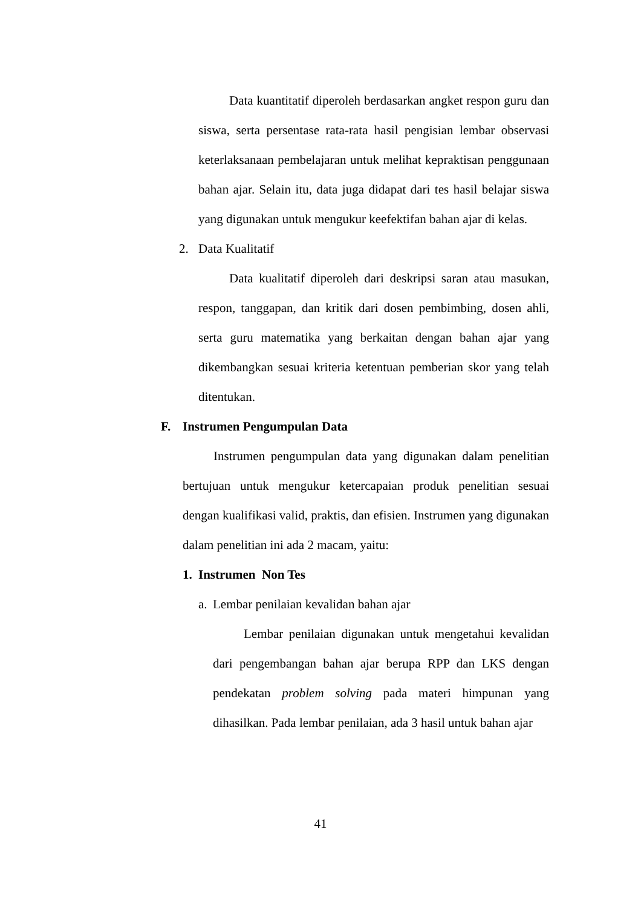Data kuantitatif diperoleh berdasarkan angket respon guru dan siswa, serta persentase rata-rata hasil pengisian lembar observasi keterlaksanaan pembelajaran untuk melihat kepraktisan penggunaan bahan ajar. Selain itu, data juga didapat dari tes hasil belajar siswa yang digunakan untuk mengukur keefektifan bahan ajar di kelas.
2. Data Kualitatif
Data kualitatif diperoleh dari deskripsi saran atau masukan, respon, tanggapan, dan kritik dari dosen pembimbing, dosen ahli, serta guru matematika yang berkaitan dengan bahan ajar yang dikembangkan sesuai kriteria ketentuan pemberian skor yang telah ditentukan.
F. Instrumen Pengumpulan Data
Instrumen pengumpulan data yang digunakan dalam penelitian bertujuan untuk mengukur ketercapaian produk penelitian sesuai dengan kualifikasi valid, praktis, dan efisien. Instrumen yang digunakan dalam penelitian ini ada 2 macam, yaitu:
1. Instrumen Non Tes
a. Lembar penilaian kevalidan bahan ajar
Lembar penilaian digunakan untuk mengetahui kevalidan dari pengembangan bahan ajar berupa RPP dan LKS dengan pendekatan problem solving pada materi himpunan yang dihasilkan. Pada lembar penilaian, ada 3 hasil untuk bahan ajar
41